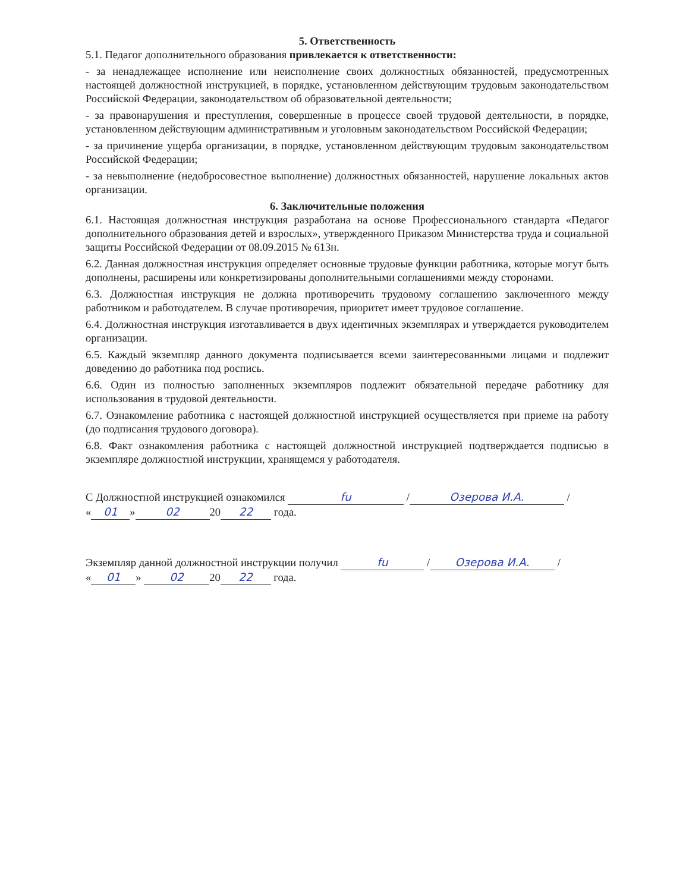5. Ответственность
5.1. Педагог дополнительного образования привлекается к ответственности:
- за ненадлежащее исполнение или неисполнение своих должностных обязанностей, предусмотренных настоящей должностной инструкцией, в порядке, установленном действующим трудовым законодательством Российской Федерации, законодательством об образовательной деятельности;
- за правонарушения и преступления, совершенные в процессе своей трудовой деятельности, в порядке, установленном действующим административным и уголовным законодательством Российской Федерации;
- за причинение ущерба организации, в порядке, установленном действующим трудовым законодательством Российской Федерации;
- за невыполнение (недобросовестное выполнение) должностных обязанностей, нарушение локальных актов организации.
6. Заключительные положения
6.1. Настоящая должностная инструкция разработана на основе Профессионального стандарта «Педагог дополнительного образования детей и взрослых», утвержденного Приказом Министерства труда и социальной защиты Российской Федерации от 08.09.2015 № 613н.
6.2. Данная должностная инструкция определяет основные трудовые функции работника, которые могут быть дополнены, расширены или конкретизированы дополнительными соглашениями между сторонами.
6.3. Должностная инструкция не должна противоречить трудовому соглашению заключенного между работником и работодателем. В случае противоречия, приоритет имеет трудовое соглашение.
6.4. Должностная инструкция изготавливается в двух идентичных экземплярах и утверждается руководителем организации.
6.5. Каждый экземпляр данного документа подписывается всеми заинтересованными лицами и подлежит доведению до работника под роспись.
6.6. Один из полностью заполненных экземпляров подлежит обязательной передаче работнику для использования в трудовой деятельности.
6.7. Ознакомление работника с настоящей должностной инструкцией осуществляется при приеме на работу (до подписания трудового договора).
6.8. Факт ознакомления работника с настоящей должностной инструкцией подтверждается подписью в экземпляре должностной инструкции, хранящемся у работодателя.
С Должностной инструкцией ознакомился fu / Озерова И.А. /
« 01 » 02 20 22 года.
Экземпляр данной должностной инструкции получил fu / Озерова И.А. /
« 01 » 02 20 22 года.